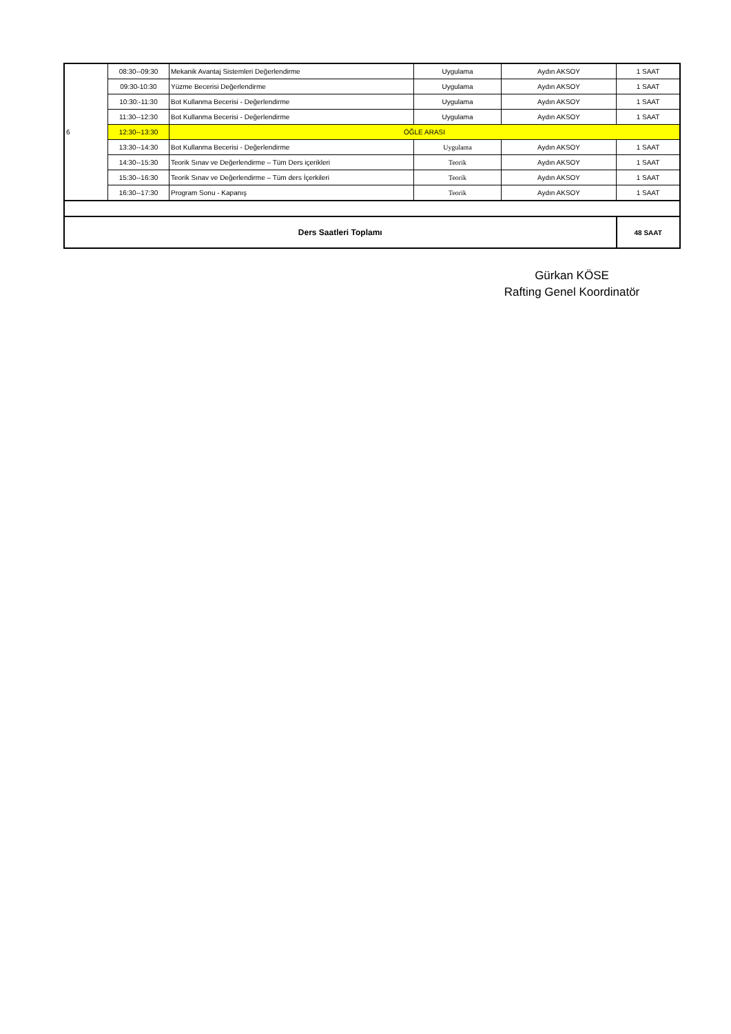| 6 | 08:30--09:30 | Mekanik Avantaj Sistemleri Değerlendirme | Uygulama | Aydın AKSOY | 1 SAAT |
| | 09:30-10:30 | Yüzme Becerisi Değerlendirme | Uygulama | Aydın AKSOY | 1 SAAT |
| | 10:30:-11:30 | Bot Kullanma Becerisi - Değerlendirme | Uygulama | Aydın AKSOY | 1 SAAT |
| | 11:30--12:30 | Bot Kullanma Becerisi - Değerlendirme | Uygulama | Aydın AKSOY | 1 SAAT |
| | 12:30--13:30 | ÖĞLE ARASI | | | |
| | 13:30--14:30 | Bot Kullanma Becerisi - Değerlendirme | Uygulama | Aydın AKSOY | 1 SAAT |
| | 14:30--15:30 | Teorik Sınav ve Değerlendirme – Tüm Ders içerikleri | Teorik | Aydın AKSOY | 1 SAAT |
| | 15:30--16:30 | Teorik Sınav ve Değerlendirme – Tüm ders İçerkileri | Teorik | Aydın AKSOY | 1 SAAT |
| | 16:30--17:30 | Program Sonu - Kapanış | Teorik | Aydın AKSOY | 1 SAAT |
| Ders Saatleri Toplamı | | | | | 48 SAAT |
Gürkan KÖSE
Rafting Genel Koordinatör